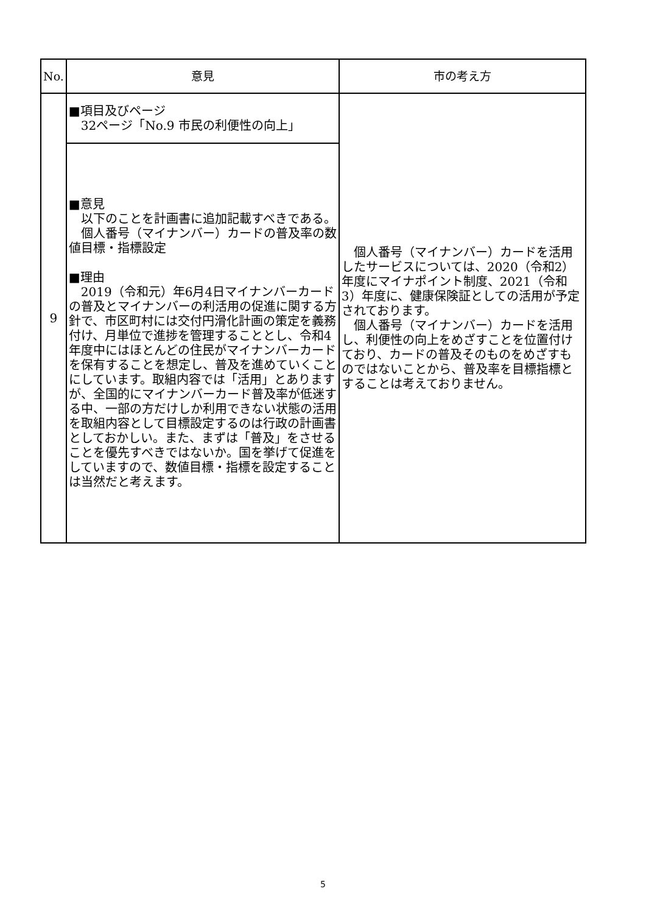| No. | 意見 | 市の考え方 |
| --- | --- | --- |
| 9 | ■項目及びページ 32ページ「No.9 市民の利便性の向上」 | 個人番号（マイナンバー）カードを活用したサービスについては、2020（令和2）年度にマイナポイント制度、2021（令和3）年度に、健康保険証としての活用が予定されております。 個人番号（マイナンバー）カードを活用し、利便性の向上をめざすことを位置付けており、カードの普及そのものをめざすものではないことから、普及率を目標指標とすることは考えておりません。 |
| | ■意見 以下のことを計画書に追加記載すべきである。 個人番号（マイナンバー）カードの普及率の数値目標・指標設定 ■理由 2019（令和元）年6月4日マイナンバーカードの普及とマイナンバーの利活用の促進に関する方針で、市区町村には交付円滑化計画の策定を義務付け、月単位で進捗を管理することとし、令和4年度中にはほとんどの住民がマイナンバーカードを保有することを想定し、普及を進めていくことにしています。取組内容では「活用」とありますが、全国的にマイナンバーカード普及率が低迷する中、一部の方だけしか利用できない状態の活用を取組内容として目標設定するのは行政の計画書としておかしい。また、まずは「普及」をさせることを優先すべきではないか。国を挙げて促進をしていますので、数値目標・指標を設定することは当然だと考えます。 | |
5